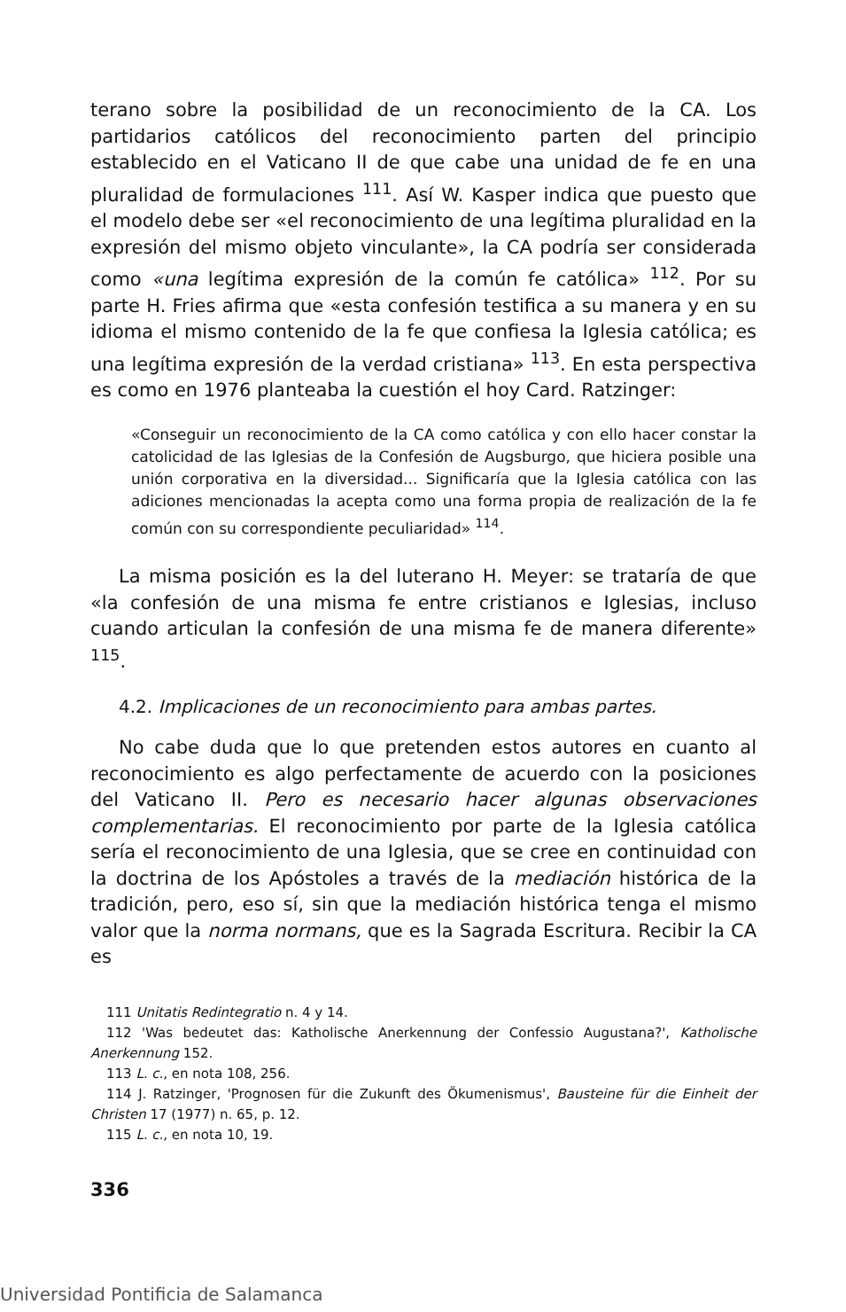terano sobre la posibilidad de un reconocimiento de la CA. Los partidarios católicos del reconocimiento parten del principio establecido en el Vaticano II de que cabe una unidad de fe en una pluralidad de formulaciones <sup>111</sup>. Así W. Kasper indica que puesto que el modelo debe ser «el reconocimiento de una legítima pluralidad en la expresión del mismo objeto vinculante», la CA podría ser considerada como «una legítima expresión de la común fe católica» <sup>112</sup>. Por su parte H. Fries afirma que «esta confesión testifica a su manera y en su idioma el mismo contenido de la fe que confiesa la Iglesia católica; es una legítima expresión de la verdad cristiana» <sup>113</sup>. En esta perspectiva es como en 1976 planteaba la cuestión el hoy Card. Ratzinger:
«Conseguir un reconocimiento de la CA como católica y con ello hacer constar la catolicidad de las Iglesias de la Confesión de Augsburgo, que hiciera posible una unión corporativa en la diversidad... Significaría que la Iglesia católica con las adiciones mencionadas la acepta como una forma propia de realización de la fe común con su correspondiente peculiaridad» <sup>114</sup>.
La misma posición es la del luterano H. Meyer: se trataría de que «la confesión de una misma fe entre cristianos e Iglesias, incluso cuando articulan la confesión de una misma fe de manera diferente» <sup>115</sup>.
4.2. Implicaciones de un reconocimiento para ambas partes.
No cabe duda que lo que pretenden estos autores en cuanto al reconocimiento es algo perfectamente de acuerdo con la posiciones del Vaticano II. Pero es necesario hacer algunas observaciones complementarias. El reconocimiento por parte de la Iglesia católica sería el reconocimiento de una Iglesia, que se cree en continuidad con la doctrina de los Apóstoles a través de la mediación histórica de la tradición, pero, eso sí, sin que la mediación histórica tenga el mismo valor que la norma normans, que es la Sagrada Escritura. Recibir la CA es
111 Unitatis Redintegratio n. 4 y 14.
112 'Was bedeutet das: Katholische Anerkennung der Confessio Augustana?', Katholische Anerkennung 152.
113 L. c., en nota 108, 256.
114 J. Ratzinger, 'Prognosen für die Zukunft des Ökumenismus', Bausteine für die Einheit der Christen 17 (1977) n. 65, p. 12.
115 L. c., en nota 10, 19.
336
Universidad Pontificia de Salamanca